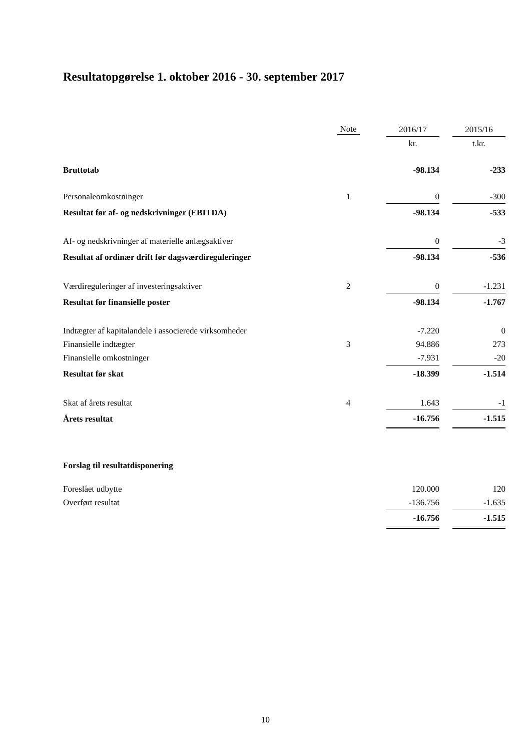Resultatopgørelse 1. oktober 2016 - 30. september 2017
| | Note | | 2016/17 | | 2015/16 |
| --- | --- | --- | --- | --- | --- |
| | | | kr. | | t.kr. |
| Bruttotab | | | -98.134 | | -233 |
| Personaleomkostninger | 1 | | 0 | | -300 |
| Resultat før af- og nedskrivninger (EBITDA) | | | -98.134 | | -533 |
| Af- og nedskrivninger af materielle anlægsaktiver | | | 0 | | -3 |
| Resultat af ordinær drift før dagsværdireguleringer | | | -98.134 | | -536 |
| Værdireguleringer af investeringsaktiver | 2 | | 0 | | -1.231 |
| Resultat før finansielle poster | | | -98.134 | | -1.767 |
| Indtægter af kapitalandele i associerede virksomheder | | | -7.220 | | 0 |
| Finansielle indtægter | 3 | | 94.886 | | 273 |
| Finansielle omkostninger | | | -7.931 | | -20 |
| Resultat før skat | | | -18.399 | | -1.514 |
| Skat af årets resultat | 4 | | 1.643 | | -1 |
| Årets resultat | | | -16.756 | | -1.515 |
| Forslag til resultatdisponering | | | | | |
| Foreslået udbytte | | | 120.000 | | 120 |
| Overført resultat | | | -136.756 | | -1.635 |
| | | | -16.756 | | -1.515 |
10